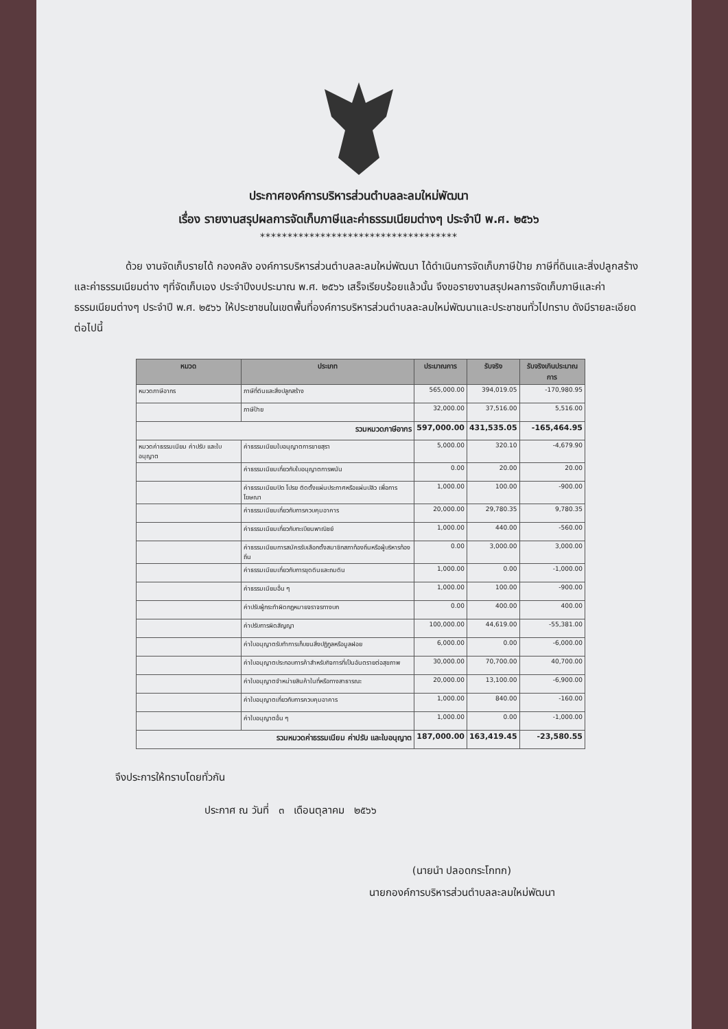ประกาศองค์การบริหารส่วนตำบลละลมใหม่พัฒนา
เรื่อง รายงานสรุปผลการจัดเก็บภาษีและค่าธรรมเนียมต่างๆ ประจำปี พ.ศ. ๒๕๖๖
************************************
     ด้วย งานจัดเก็บรายได้ กองคลัง องค์การบริหารส่วนตำบลละลมใหม่พัฒนา ได้ดำเนินการจัดเก็บภาษีป้าย ภาษีที่ดินและสิ่งปลูกสร้าง และค่าธรรมเนียมต่าง ๆที่จัดเก็บเอง ประจำปีงบประมาณ พ.ศ. ๒๕๖๖ เสร็จเรียบร้อยแล้วนั้น จึงขอรายงานสรุปผลการจัดเก็บภาษีและค่าธรรมเนียมต่างๆ ประจำปี พ.ศ. ๒๕๖๖ ให้ประชาชนในเขตพื้นที่องค์การบริหารส่วนตำบลละลมใหม่พัฒนาและประชาชนทั่วไปทราบ ดังมีรายละเอียดต่อไปนี้
| หมวด | ประเภท | ประมาณการ | รับจริง | รับจริงเกินประมาณการ |
| --- | --- | --- | --- | --- |
| หมวดภาษีอากร | ภาษีที่ดินและสิ่งปลูกสร้าง | 565,000.00 | 394,019.05 | -170,980.95 |
| | ภาษีป้าย | 32,000.00 | 37,516.00 | 5,516.00 |
| รวมหมวดภาษีอากร | | 597,000.00 | 431,535.05 | -165,464.95 |
| หมวดค่าธรรมเนียม ค่าปรับ และใบอนุญาต | ค่าธรรมเนียมใบอนุญาตการขายสุรา | 5,000.00 | 320.10 | -4,679.90 |
| | ค่าธรรมเนียมเกี่ยวกับใบอนุญาตการพนัน | 0.00 | 20.00 | 20.00 |
| | ค่าธรรมเนียมปิด โปรย ติดตั้งแผ่นประกาศหรือแผ่นปลิว เพื่อการโฆษณา | 1,000.00 | 100.00 | -900.00 |
| | ค่าธรรมเนียมเกี่ยวกับการควบคุมอาคาร | 20,000.00 | 29,780.35 | 9,780.35 |
| | ค่าธรรมเนียมเกี่ยวกับทะเบียนพาณิชย์ | 1,000.00 | 440.00 | -560.00 |
| | ค่าธรรมเนียมการสมัครรับเลือกตั้งสมาชิกสภาท้องถิ่นหรือผู้บริหารท้องถิ่น | 0.00 | 3,000.00 | 3,000.00 |
| | ค่าธรรมเนียมเกี่ยวกับการขุดดินและถมดิน | 1,000.00 | 0.00 | -1,000.00 |
| | ค่าธรรมเนียมอื่น ๆ | 1,000.00 | 100.00 | -900.00 |
| | ค่าปรับผู้กระทำผิดกฎหมายจราจรทางบก | 0.00 | 400.00 | 400.00 |
| | ค่าปรับการผิดสัญญา | 100,000.00 | 44,619.00 | -55,381.00 |
| | ค่าใบอนุญาตรับทำการเก็บขนสิ่งปฏิกูลหรือมูลฝอย | 6,000.00 | 0.00 | -6,000.00 |
| | ค่าใบอนุญาตประกอบการค้าสำหรับกิจการที่เป็นอันตรายต่อสุขภาพ | 30,000.00 | 70,700.00 | 40,700.00 |
| | ค่าใบอนุญาตจำหน่ายสินค้าในที่หรือทางสาธารณะ | 20,000.00 | 13,100.00 | -6,900.00 |
| | ค่าใบอนุญาตเกี่ยวกับการควบคุมอาคาร | 1,000.00 | 840.00 | -160.00 |
| | ค่าใบอนุญาตอื่น ๆ | 1,000.00 | 0.00 | -1,000.00 |
| รวมหมวดค่าธรรมเนียม ค่าปรับ และใบอนุญาต | | 187,000.00 | 163,419.45 | -23,580.55 |
จึงประการให้ทราบโดยทั่วกัน
ประกาศ ณ วันที่ ๓ เดือนตุลาคม ๒๕๖๖
(นายนำ ปลอดกระโกทก)
นายกองค์การบริหารส่วนตำบลละลมใหม่พัฒนา